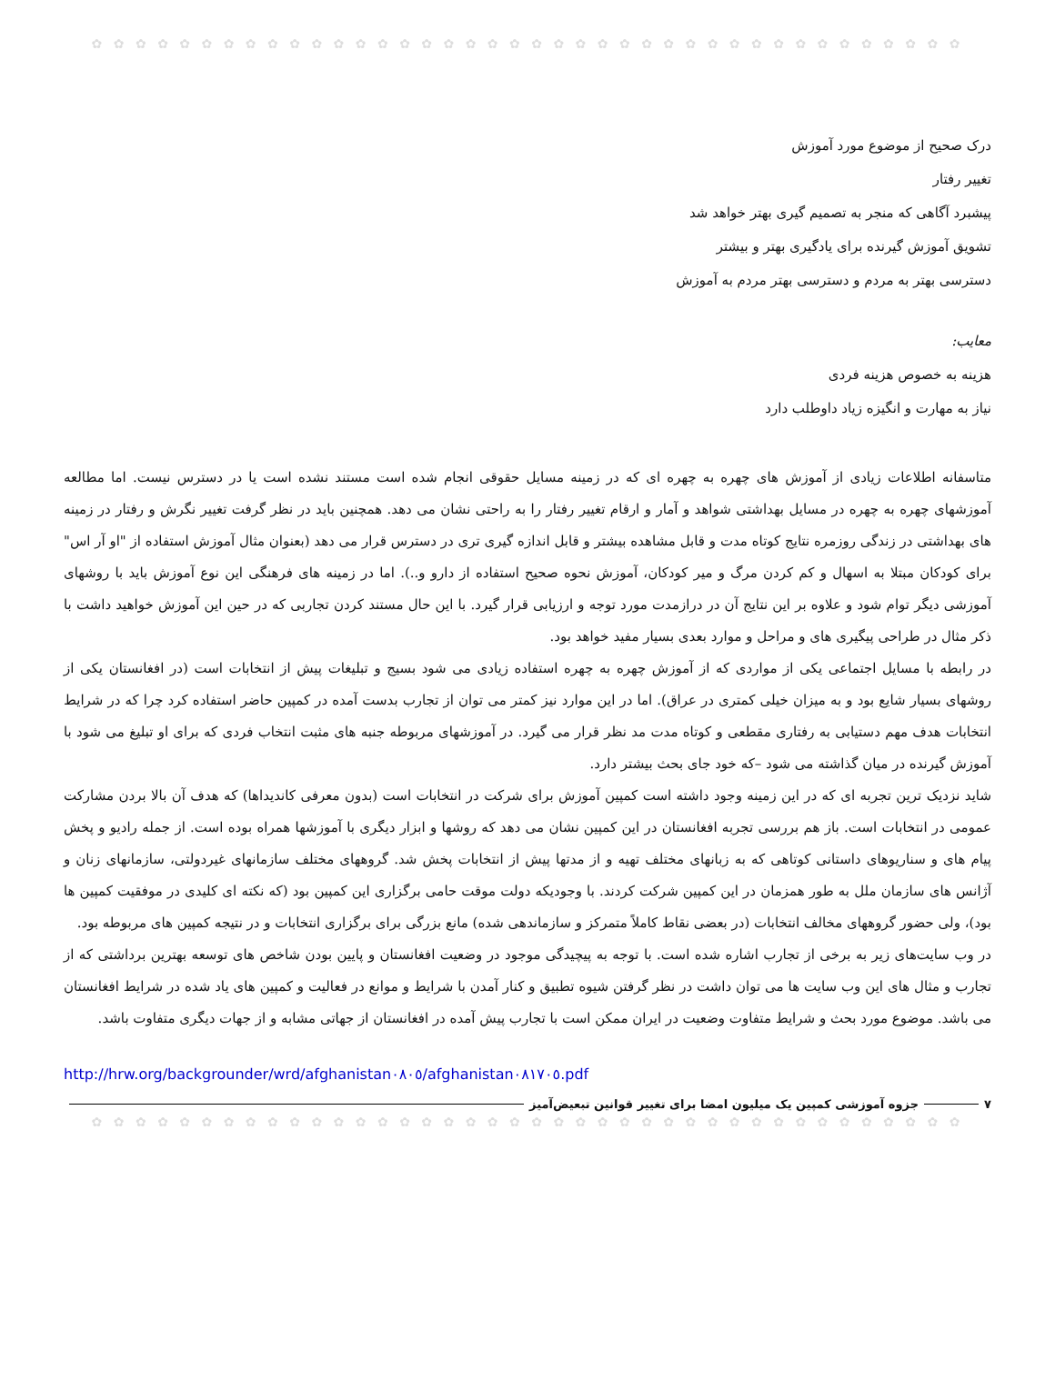✿ ✿ ✿ ✿ ✿ ✿ ✿ ✿ ✿ ✿ ✿ ✿ ✿ ✿ ✿ ✿ ✿ ✿ ✿ ✿ ✿ ✿ ✿ ✿ ✿ ✿ ✿ ✿ ✿ ✿ ✿ ✿ ✿ ✿ ✿ ✿ ✿ ✿ ✿ ✿
درک صحیح از موضوع مورد آموزش
تغییر رفتار
پیشبرد آگاهی که منجر به تصمیم گیری بهتر خواهد شد
تشویق آموزش گیرنده برای یادگیری بهتر و بیشتر
دسترسی بهتر به مردم و دسترسی بهتر مردم به آموزش
معایب:
هزینه به خصوص هزینه فردی
نیاز به مهارت و انگیزه زیاد داوطلب دارد
متاسفانه اطلاعات زیادی از آموزش های چهره به چهره ای که در زمینه مسایل حقوقی انجام شده است مستند نشده است یا در دسترس نیست. اما مطالعه آموزشهای چهره به چهره در مسایل بهداشتی شواهد و آمار و ارقام تغییر رفتار را به راحتی نشان می دهد. همچنین باید در نظر گرفت تغییر نگرش و رفتار در زمینه های بهداشتی در زندگی روزمره نتایج کوتاه مدت و قابل مشاهده بیشتر و قابل اندازه گیری تری در دسترس قرار می دهد (بعنوان مثال آموزش استفاده از "او آر اس" برای کودکان مبتلا به اسهال و کم کردن مرگ و میر کودکان، آموزش نحوه صحیح استفاده از دارو و..). اما در زمینه های فرهنگی این نوع آموزش باید با روشهای آموزشی دیگر توام شود و علاوه بر این نتایج آن در درازمدت مورد توجه و ارزیابی قرار گیرد. با این حال مستند کردن تجاربی که در حین این آموزش خواهید داشت با ذکر مثال در طراحی پیگیری های و مراحل و موارد بعدی بسیار مفید خواهد بود.
در رابطه با مسایل اجتماعی یکی از مواردی که از آموزش چهره به چهره استفاده زیادی می شود بسیج و تبلیغات پیش از انتخابات است (در افغانستان یکی از روشهای بسیار شایع بود و به میزان خیلی کمتری در عراق). اما در این موارد نیز کمتر می توان از تجارب بدست آمده در کمپین حاضر استفاده کرد چرا که در شرایط انتخابات هدف مهم دستیابی به رفتاری مقطعی و کوتاه مدت مد نظر قرار می گیرد. در آموزشهای مربوطه جنبه های مثبت انتخاب فردی که برای او تبلیغ می شود با آموزش گیرنده در میان گذاشته می شود –که خود جای بحث بیشتر دارد.
شاید نزدیک ترین تجربه ای که در این زمینه وجود داشته است کمپین آموزش برای شرکت در انتخابات است (بدون معرفی کاندیداها) که هدف آن بالا بردن مشارکت عمومی در انتخابات است. باز هم بررسی تجربه افغانستان در این کمپین نشان می دهد که روشها و ابزار دیگری با آموزشها همراه بوده است. از جمله رادیو و پخش پیام های و سناریوهای داستانی کوتاهی که به زبانهای مختلف تهیه و از مدتها پیش از انتخابات پخش شد. گروههای مختلف سازمانهای غیردولتی، سازمانهای زنان و آژانس های سازمان ملل به طور همزمان در این کمپین شرکت کردند. با وجودیکه دولت موقت حامی برگزاری این کمپین بود (که نکته ای کلیدی در موفقیت کمپین ها بود)، ولی حضور گروههای مخالف انتخابات (در بعضی نقاط کاملاً متمرکز و سازماندهی شده) مانع بزرگی برای برگزاری انتخابات و در نتیجه کمپین های مربوطه بود.
در وب سایت‌های زیر به برخی از تجارب اشاره شده است. با توجه به پیچیدگی موجود در وضعیت افغانستان و پایین بودن شاخص های توسعه بهترین برداشتی که از تجارب و مثال های این وب سایت ها می توان داشت در نظر گرفتن شیوه تطبیق و کنار آمدن با شرایط و موانع در فعالیت و کمپین های یاد شده در شرایط افغانستان می باشد. موضوع مورد بحث و شرایط متفاوت وضعیت در ایران ممکن است با تجارب پیش آمده در افغانستان از جهاتی مشابه و از جهات دیگری متفاوت باشد.
http://hrw.org/backgrounder/wrd/afghanistan٠٨٠٥/afghanistan٠٨١٧٠٥.pdf
٧ جزوه آموزشی کمپین یک میلیون امضا برای تغییر قوانین تبعیض‌آمیز
✿ ✿ ✿ ✿ ✿ ✿ ✿ ✿ ✿ ✿ ✿ ✿ ✿ ✿ ✿ ✿ ✿ ✿ ✿ ✿ ✿ ✿ ✿ ✿ ✿ ✿ ✿ ✿ ✿ ✿ ✿ ✿ ✿ ✿ ✿ ✿ ✿ ✿ ✿ ✿